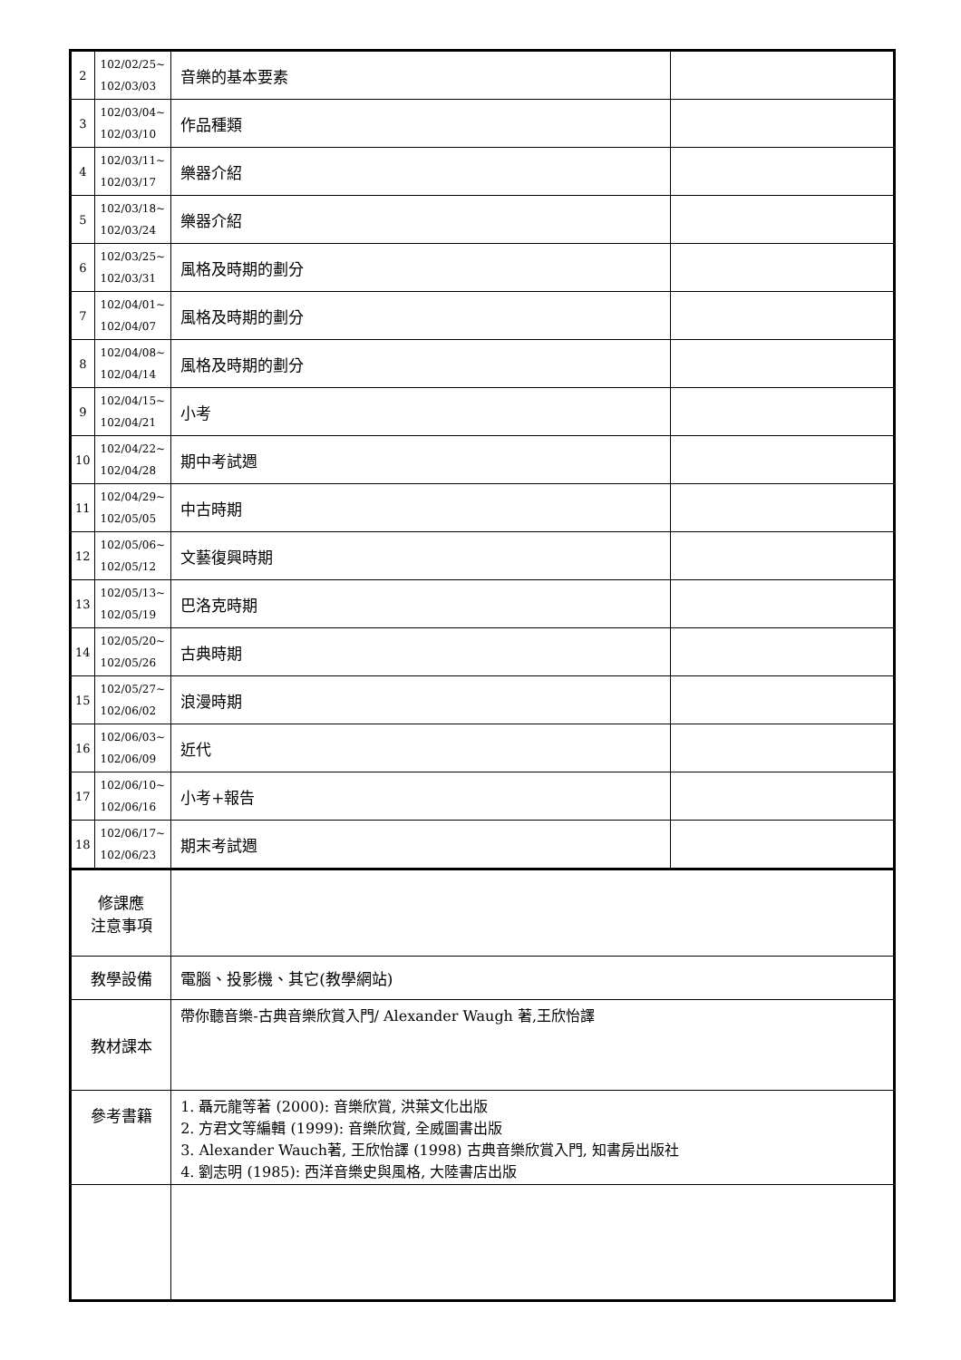| 2 | 102/02/25~ 102/03/03 | 音樂的基本要素 | |
| 3 | 102/03/04~ 102/03/10 | 作品種類 | |
| 4 | 102/03/11~ 102/03/17 | 樂器介紹 | |
| 5 | 102/03/18~ 102/03/24 | 樂器介紹 | |
| 6 | 102/03/25~ 102/03/31 | 風格及時期的劃分 | |
| 7 | 102/04/01~ 102/04/07 | 風格及時期的劃分 | |
| 8 | 102/04/08~ 102/04/14 | 風格及時期的劃分 | |
| 9 | 102/04/15~ 102/04/21 | 小考 | |
| 10 | 102/04/22~ 102/04/28 | 期中考試週 | |
| 11 | 102/04/29~ 102/05/05 | 中古時期 | |
| 12 | 102/05/06~ 102/05/12 | 文藝復興時期 | |
| 13 | 102/05/13~ 102/05/19 | 巴洛克時期 | |
| 14 | 102/05/20~ 102/05/26 | 古典時期 | |
| 15 | 102/05/27~ 102/06/02 | 浪漫時期 | |
| 16 | 102/06/03~ 102/06/09 | 近代 | |
| 17 | 102/06/10~ 102/06/16 | 小考+報告 | |
| 18 | 102/06/17~ 102/06/23 | 期末考試週 | |
| 修課應 注意事項 | | | |
| 教學設備 | | 電腦、投影機、其它(教學網站) | |
| 教材課本 | | 帶你聽音樂-古典音樂欣賞入門/ Alexander Waugh 著,王欣怡譯 | |
| 參考書籍 | | 1. 聶元龍等著 (2000): 音樂欣賞, 洪葉文化出版 2. 方君文等編輯 (1999): 音樂欣賞, 全威圖書出版 3. Alexander Wauch著, 王欣怡譯 (1998) 古典音樂欣賞入門, 知書房出版社 4. 劉志明 (1985): 西洋音樂史與風格, 大陸書店出版 | |